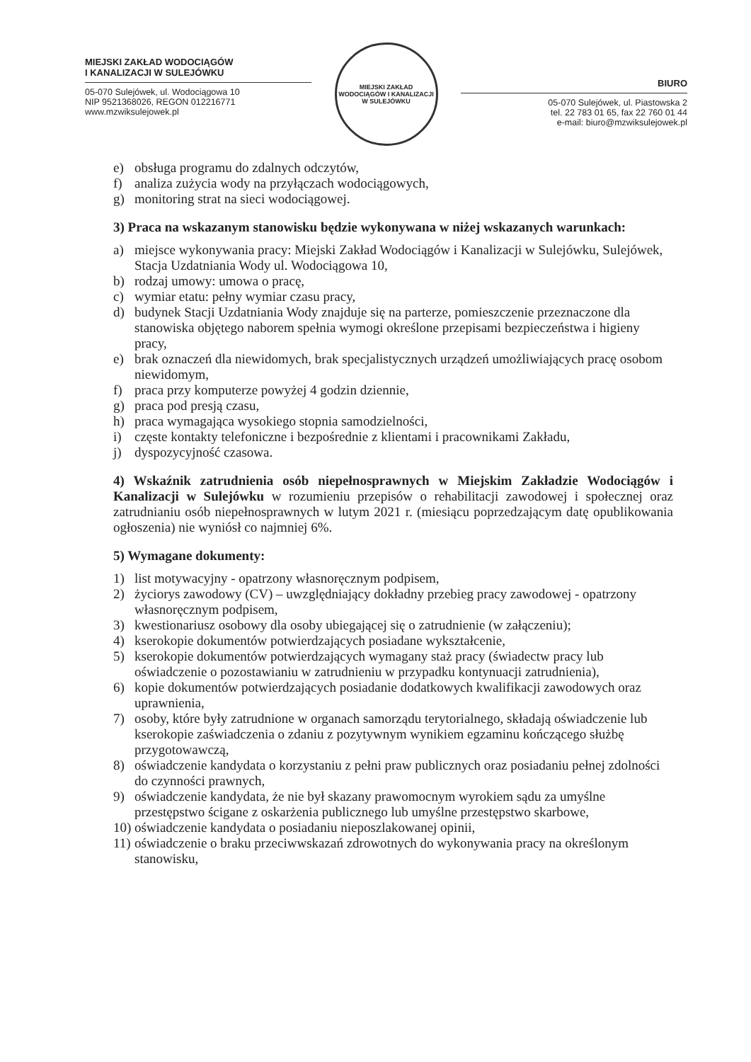MIEJSKI ZAKŁAD WODOCIĄGÓW
I KANALIZACJI W SULEJÓWKU
05-070 Sulejówek, ul. Wodociągowa 10
NIP 9521368026, REGON 012216771
www.mzwiksulejowek.pl
MIEJSKI ZAKŁAD WODOCIĄGÓW I KANALIZACJI
W SULEJÓWKU
BIURO
05-070 Sulejówek, ul. Piastowska 2
tel. 22 783 01 65, fax 22 760 01 44
e-mail: biuro@mzwiksulejowek.pl
e) obsługa programu do zdalnych odczytów,
f) analiza zużycia wody na przyłączach wodociągowych,
g) monitoring strat na sieci wodociągowej.
3) Praca na wskazanym stanowisku będzie wykonywana w niżej wskazanych warunkach:
a) miejsce wykonywania pracy: Miejski Zakład Wodociągów i Kanalizacji w Sulejówku, Sulejówek, Stacja Uzdatniania Wody ul. Wodociągowa 10,
b) rodzaj umowy: umowa o pracę,
c) wymiar etatu: pełny wymiar czasu pracy,
d) budynek Stacji Uzdatniania Wody znajduje się na parterze, pomieszczenie przeznaczone dla stanowiska objętego naborem spełnia wymogi określone przepisami bezpieczeństwa i higieny pracy,
e) brak oznaczeń dla niewidomych, brak specjalistycznych urządzeń umożliwiających pracę osobom niewidomym,
f) praca przy komputerze powyżej 4 godzin dziennie,
g) praca pod presją czasu,
h) praca wymagająca wysokiego stopnia samodzielności,
i) częste kontakty telefoniczne i bezpośrednie z klientami i pracownikami Zakładu,
j) dyspozycyjność czasowa.
4) Wskaźnik zatrudnienia osób niepełnosprawnych w Miejskim Zakładzie Wodociągów i Kanalizacji w Sulejówku w rozumieniu przepisów o rehabilitacji zawodowej i społecznej oraz zatrudnianiu osób niepełnosprawnych w lutym 2021 r. (miesiącu poprzedzającym datę opublikowania ogłoszenia) nie wyniósł co najmniej 6%.
5) Wymagane dokumenty:
1) list motywacyjny - opatrzony własnoręcznym podpisem,
2) życiorys zawodowy (CV) – uwzględniający dokładny przebieg pracy zawodowej - opatrzony własnoręcznym podpisem,
3) kwestionariusz osobowy dla osoby ubiegającej się o zatrudnienie (w załączeniu);
4) kserokopie dokumentów potwierdzających posiadane wykształcenie,
5) kserokopie dokumentów potwierdzających wymagany staż pracy (świadectw pracy lub oświadczenie o pozostawianiu w zatrudnieniu w przypadku kontynuacji zatrudnienia),
6) kopie dokumentów potwierdzających posiadanie dodatkowych kwalifikacji zawodowych oraz uprawnienia,
7) osoby, które były zatrudnione w organach samorządu terytorialnego, składają oświadczenie lub kserokopie zaświadczenia o zdaniu z pozytywnym wynikiem egzaminu kończącego służbę przygotowawczą,
8) oświadczenie kandydata o korzystaniu z pełni praw publicznych oraz posiadaniu pełnej zdolności do czynności prawnych,
9) oświadczenie kandydata, że nie był skazany prawomocnym wyrokiem sądu za umyślne przestępstwo ścigane z oskarżenia publicznego lub umyślne przestępstwo skarbowe,
10) oświadczenie kandydata o posiadaniu nieposzlakowanej opinii,
11) oświadczenie o braku przeciwwskazań zdrowotnych do wykonywania pracy na określonym stanowisku,